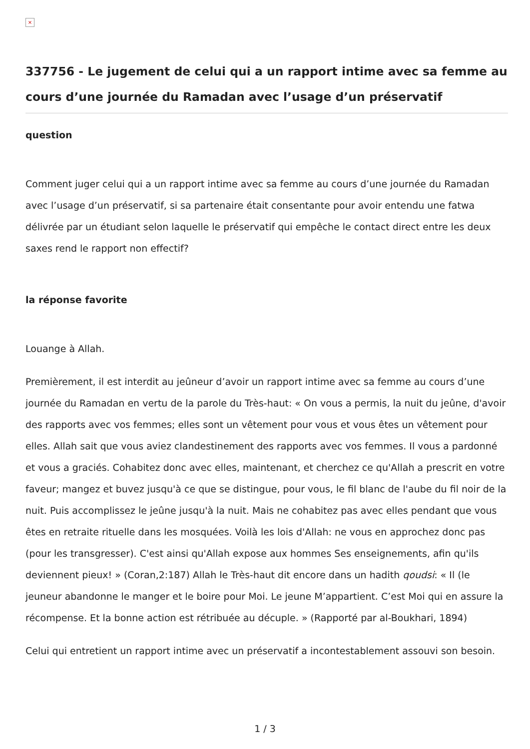×
337756 - Le jugement de celui qui a un rapport intime avec sa femme au cours d’une journée du Ramadan avec l’usage d’un préservatif
question
Comment juger celui qui a un rapport intime avec sa femme au cours d’une journée du Ramadan avec l’usage d’un préservatif, si sa partenaire était consentante pour avoir entendu une fatwa délivrée par un étudiant selon laquelle le préservatif qui empêche le contact direct entre les deux saxes rend le rapport non effectif?
la réponse favorite
Louange à Allah.
Premièrement, il est interdit au jeûneur d’avoir un rapport intime avec sa femme au cours d’une journée du Ramadan en vertu de la parole du Très-haut: « On vous a permis, la nuit du jeûne, d'avoir des rapports avec vos femmes; elles sont un vêtement pour vous et vous êtes un vêtement pour elles. Allah sait que vous aviez clandestinement des rapports avec vos femmes. Il vous a pardonné et vous a graciés. Cohabitez donc avec elles, maintenant, et cherchez ce qu'Allah a prescrit en votre faveur; mangez et buvez jusqu'à ce que se distingue, pour vous, le fil blanc de l'aube du fil noir de la nuit. Puis accomplissez le jeûne jusqu'à la nuit. Mais ne cohabitez pas avec elles pendant que vous êtes en retraite rituelle dans les mosquées. Voilà les lois d'Allah: ne vous en approchez donc pas (pour les transgresser). C'est ainsi qu'Allah expose aux hommes Ses enseignements, afin qu'ils deviennent pieux! » (Coran,2:187) Allah le Très-haut dit encore dans un hadith qoudsi: « Il (le jeuneur abandonne le manger et le boire pour Moi. Le jeune M’appartient. C’est Moi qui en assure la récompense. Et la bonne action est rétribuée au décuple. » (Rapporté par al-Boukhari, 1894)
Celui qui entretient un rapport intime avec un préservatif a incontestablement assouvi son besoin.
1 / 3